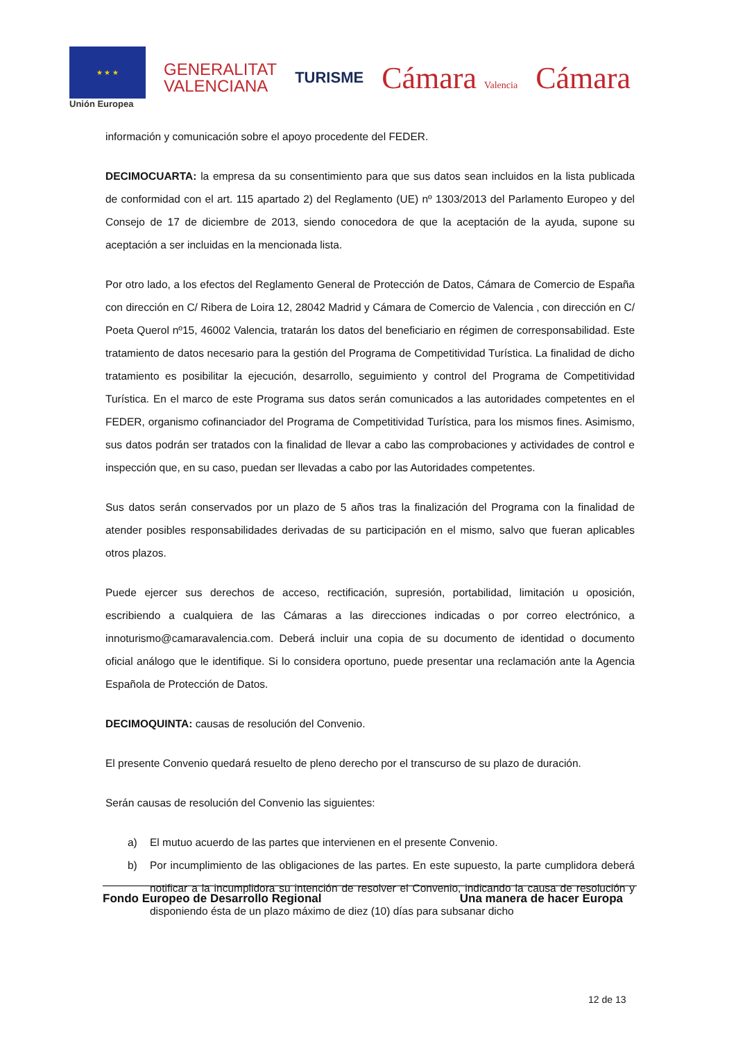★ ★ ★
Unión Europea
GENERALITAT
VALENCIANA
TURISME
Cámara Valencia
Cámara
información y comunicación sobre el apoyo procedente del FEDER.
DECIMOCUARTA: la empresa da su consentimiento para que sus datos sean incluidos en la lista publicada de conformidad con el art. 115 apartado 2) del Reglamento (UE) nº 1303/2013 del Parlamento Europeo y del Consejo de 17 de diciembre de 2013, siendo conocedora de que la aceptación de la ayuda, supone su aceptación a ser incluidas en la mencionada lista.
Por otro lado, a los efectos del Reglamento General de Protección de Datos, Cámara de Comercio de España con dirección en C/ Ribera de Loira 12, 28042 Madrid y Cámara de Comercio de Valencia , con dirección en C/ Poeta Querol nº15, 46002 Valencia, tratarán los datos del beneficiario en régimen de corresponsabilidad. Este tratamiento de datos necesario para la gestión del Programa de Competitividad Turística. La finalidad de dicho tratamiento es posibilitar la ejecución, desarrollo, seguimiento y control del Programa de Competitividad Turística. En el marco de este Programa sus datos serán comunicados a las autoridades competentes en el FEDER, organismo cofinanciador del Programa de Competitividad Turística, para los mismos fines. Asimismo, sus datos podrán ser tratados con la finalidad de llevar a cabo las comprobaciones y actividades de control e inspección que, en su caso, puedan ser llevadas a cabo por las Autoridades competentes.
Sus datos serán conservados por un plazo de 5 años tras la finalización del Programa con la finalidad de atender posibles responsabilidades derivadas de su participación en el mismo, salvo que fueran aplicables otros plazos.
Puede ejercer sus derechos de acceso, rectificación, supresión, portabilidad, limitación u oposición, escribiendo a cualquiera de las Cámaras a las direcciones indicadas o por correo electrónico, a innoturismo@camaravalencia.com. Deberá incluir una copia de su documento de identidad o documento oficial análogo que le identifique. Si lo considera oportuno, puede presentar una reclamación ante la Agencia Española de Protección de Datos.
DECIMOQUINTA: causas de resolución del Convenio.
El presente Convenio quedará resuelto de pleno derecho por el transcurso de su plazo de duración.
Serán causas de resolución del Convenio las siguientes:
a) El mutuo acuerdo de las partes que intervienen en el presente Convenio.
b) Por incumplimiento de las obligaciones de las partes. En este supuesto, la parte cumplidora deberá notificar a la incumplidora su intención de resolver el Convenio, indicando la causa de resolución y disponiendo ésta de un plazo máximo de diez (10) días para subsanar dicho
Fondo Europeo de Desarrollo Regional Una manera de hacer Europa
12 de 13